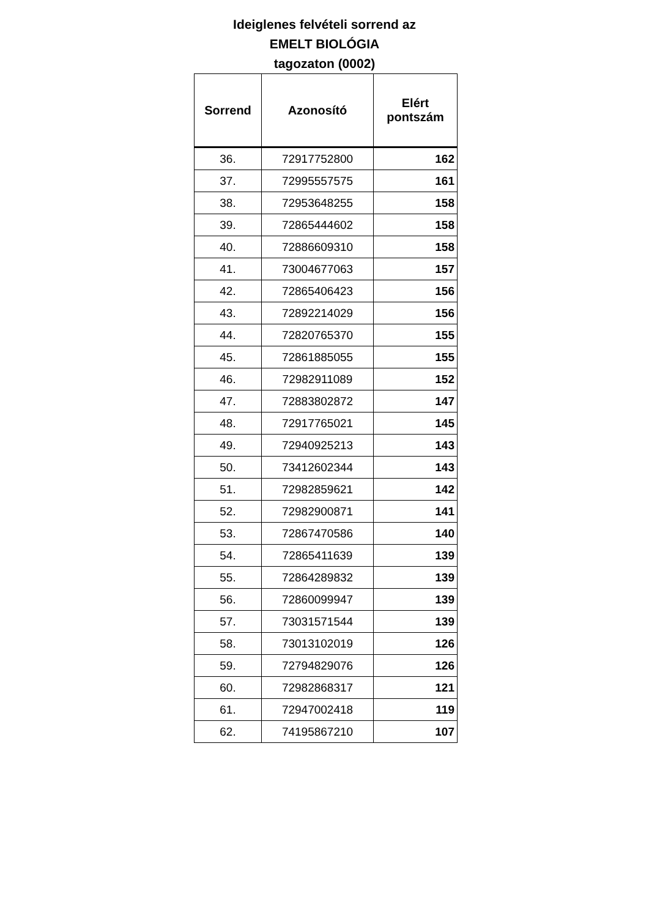Ideiglenes felvételi sorrend az
EMELT BIOLÓGIA
tagozaton (0002)
| Sorrend | Azonosító | Elért pontszám |
| --- | --- | --- |
| 36. | 72917752800 | 162 |
| 37. | 72995557575 | 161 |
| 38. | 72953648255 | 158 |
| 39. | 72865444602 | 158 |
| 40. | 72886609310 | 158 |
| 41. | 73004677063 | 157 |
| 42. | 72865406423 | 156 |
| 43. | 72892214029 | 156 |
| 44. | 72820765370 | 155 |
| 45. | 72861885055 | 155 |
| 46. | 72982911089 | 152 |
| 47. | 72883802872 | 147 |
| 48. | 72917765021 | 145 |
| 49. | 72940925213 | 143 |
| 50. | 73412602344 | 143 |
| 51. | 72982859621 | 142 |
| 52. | 72982900871 | 141 |
| 53. | 72867470586 | 140 |
| 54. | 72865411639 | 139 |
| 55. | 72864289832 | 139 |
| 56. | 72860099947 | 139 |
| 57. | 73031571544 | 139 |
| 58. | 73013102019 | 126 |
| 59. | 72794829076 | 126 |
| 60. | 72982868317 | 121 |
| 61. | 72947002418 | 119 |
| 62. | 74195867210 | 107 |